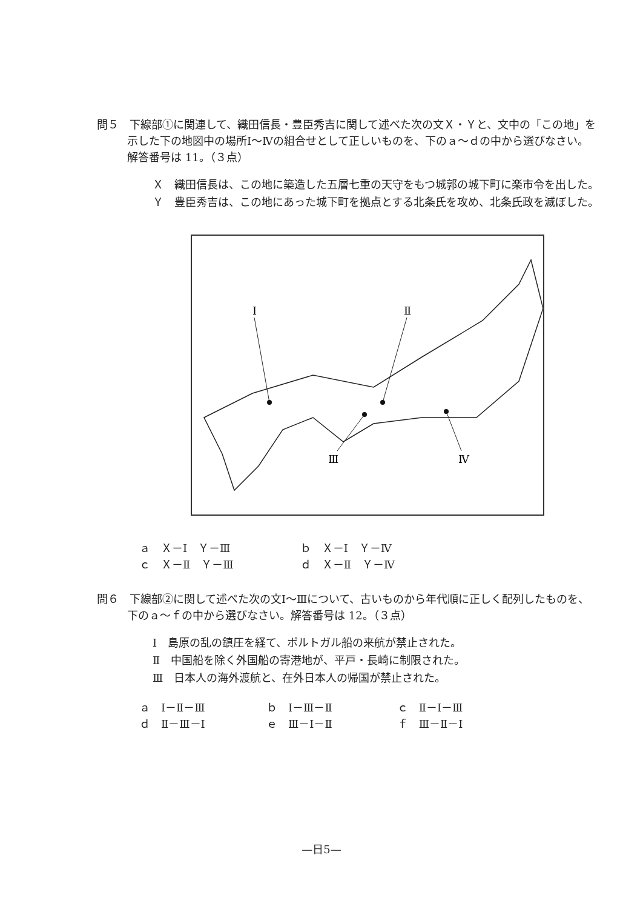問５　下線部①に関連して、織田信長・豊臣秀吉に関して述べた次の文Ｘ・Ｙと、文中の「この地」を示した下の地図中の場所Ⅰ～Ⅳの組合せとして正しいものを、下のａ～ｄの中から選びなさい。解答番号は 11。（３点）
Ｘ　織田信長は、この地に築造した五層七重の天守をもつ城郭の城下町に楽市令を出した。
Ｙ　豊臣秀吉は、この地にあった城下町を拠点とする北条氏を攻め、北条氏政を滅ぼした。
Ⅰ
Ⅱ
Ⅲ
Ⅳ
ａ　Ｘ－Ⅰ　Ｙ－Ⅲ ｂ　Ｘ－Ⅰ　Ｙ－Ⅳ
ｃ　Ｘ－Ⅱ　Ｙ－Ⅲ ｄ　Ｘ－Ⅱ　Ｙ－Ⅳ
問６　下線部②に関して述べた次の文Ⅰ～Ⅲについて、古いものから年代順に正しく配列したものを、下のａ～ｆの中から選びなさい。解答番号は 12。（３点）
Ⅰ　島原の乱の鎮圧を経て、ポルトガル船の来航が禁止された。
Ⅱ　中国船を除く外国船の寄港地が、平戸・長崎に制限された。
Ⅲ　日本人の海外渡航と、在外日本人の帰国が禁止された。
ａ　Ⅰ－Ⅱ－Ⅲ ｂ　Ⅰ－Ⅲ－Ⅱ ｃ　Ⅱ－Ⅰ－Ⅲ
ｄ　Ⅱ－Ⅲ－Ⅰ ｅ　Ⅲ－Ⅰ－Ⅱ ｆ　Ⅲ－Ⅱ－Ⅰ
—日5—